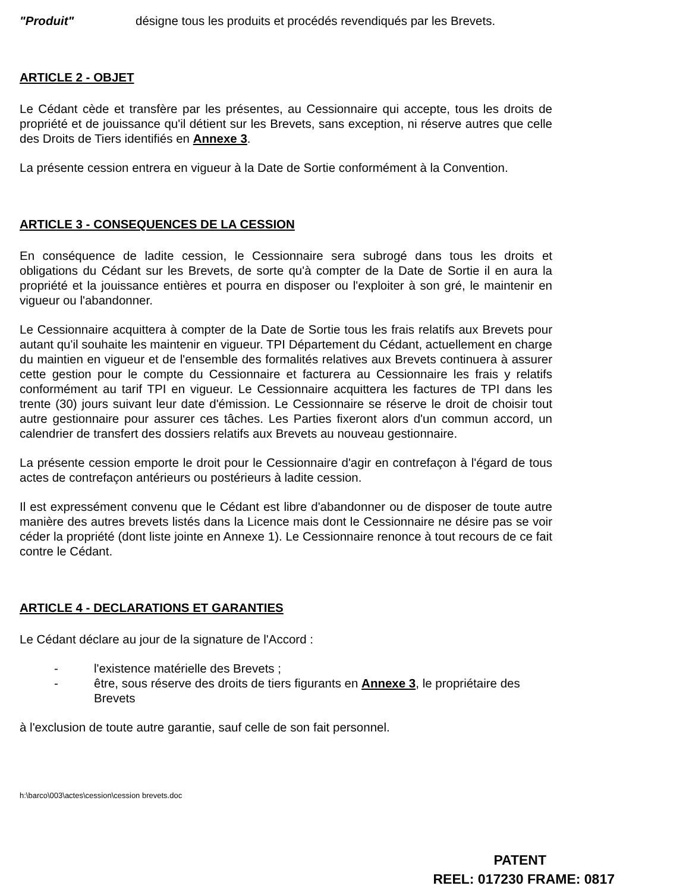"Produit" désigne tous les produits et procédés revendiqués par les Brevets.
ARTICLE 2 - OBJET
Le Cédant cède et transfère par les présentes, au Cessionnaire qui accepte, tous les droits de propriété et de jouissance qu'il détient sur les Brevets, sans exception, ni réserve autres que celle des Droits de Tiers identifiés en Annexe 3.
La présente cession entrera en vigueur à la Date de Sortie conformément à la Convention.
ARTICLE 3 - CONSEQUENCES DE LA CESSION
En conséquence de ladite cession, le Cessionnaire sera subrogé dans tous les droits et obligations du Cédant sur les Brevets, de sorte qu'à compter de la Date de Sortie il en aura la propriété et la jouissance entières et pourra en disposer ou l'exploiter à son gré, le maintenir en vigueur ou l'abandonner.
Le Cessionnaire acquittera à compter de la Date de Sortie tous les frais relatifs aux Brevets pour autant qu'il souhaite les maintenir en vigueur. TPI Département du Cédant, actuellement en charge du maintien en vigueur et de l'ensemble des formalités relatives aux Brevets continuera à assurer cette gestion pour le compte du Cessionnaire et facturera au Cessionnaire les frais y relatifs conformément au tarif TPI en vigueur. Le Cessionnaire acquittera les factures de TPI dans les trente (30) jours suivant leur date d'émission. Le Cessionnaire se réserve le droit de choisir tout autre gestionnaire pour assurer ces tâches. Les Parties fixeront alors d'un commun accord, un calendrier de transfert des dossiers relatifs aux Brevets au nouveau gestionnaire.
La présente cession emporte le droit pour le Cessionnaire d'agir en contrefaçon à l'égard de tous actes de contrefaçon antérieurs ou postérieurs à ladite cession.
Il est expressément convenu que le Cédant est libre d'abandonner ou de disposer de toute autre manière des autres brevets listés dans la Licence mais dont le Cessionnaire ne désire pas se voir céder la propriété (dont liste jointe en Annexe 1). Le Cessionnaire renonce à tout recours de ce fait contre le Cédant.
ARTICLE 4 - DECLARATIONS ET GARANTIES
Le Cédant déclare au jour de la signature de l'Accord :
- l'existence matérielle des Brevets ;
- être, sous réserve des droits de tiers figurants en Annexe 3, le propriétaire des Brevets
à l'exclusion de toute autre garantie, sauf celle de son fait personnel.
h:\barco\003\actes\cession\cession brevets.doc
PATENT
REEL: 017230 FRAME: 0817